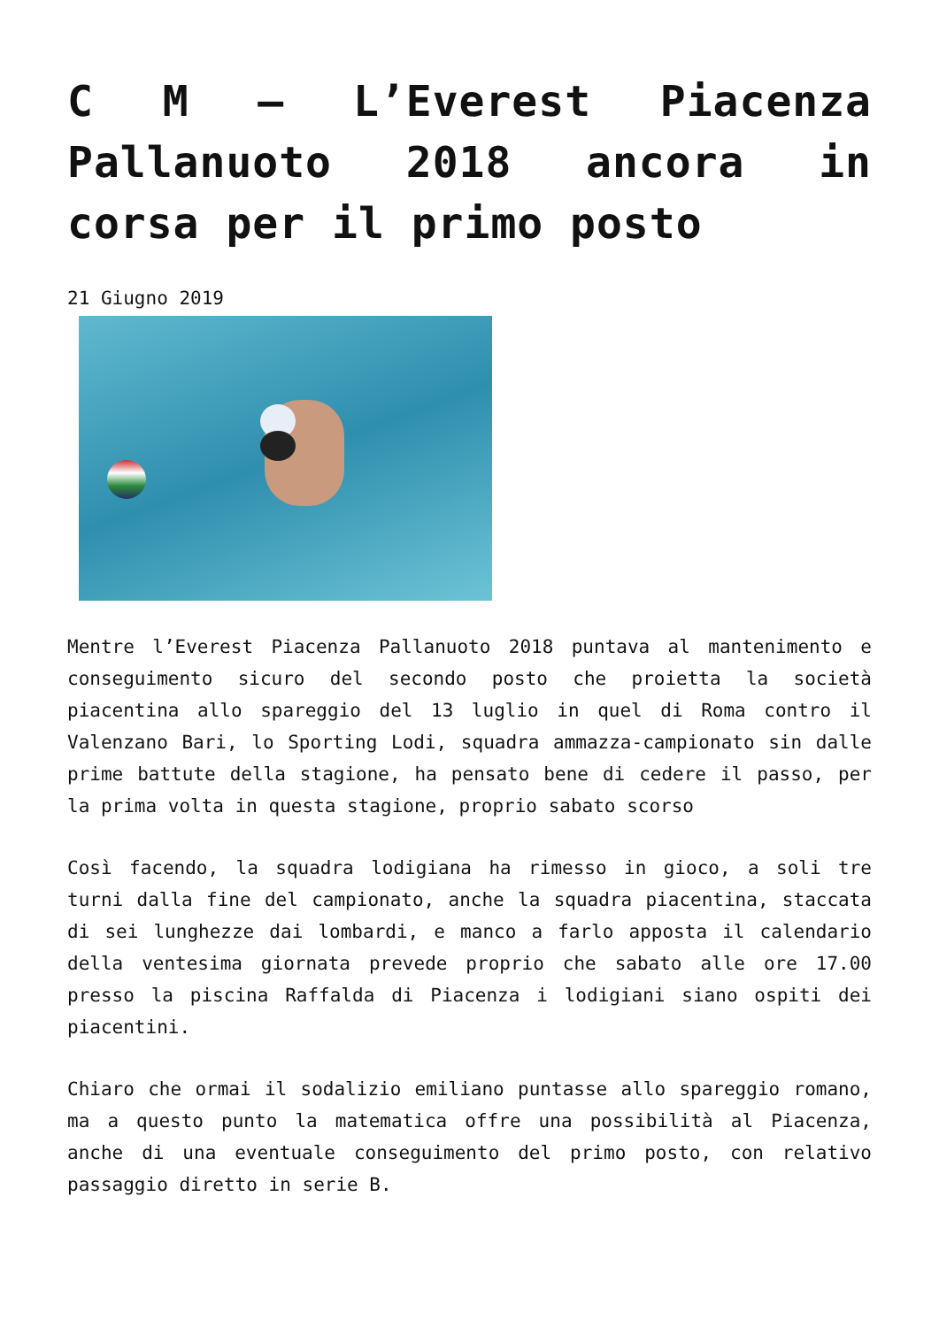C M – L’Everest Piacenza Pallanuoto 2018 ancora in corsa per il primo posto
21 Giugno 2019
Mentre l’Everest Piacenza Pallanuoto 2018 puntava al mantenimento e conseguimento sicuro del secondo posto che proietta la società piacentina allo spareggio del 13 luglio in quel di Roma contro il Valenzano Bari, lo Sporting Lodi, squadra ammazza-campionato sin dalle prime battute della stagione, ha pensato bene di cedere il passo, per la prima volta in questa stagione, proprio sabato scorso
Così facendo, la squadra lodigiana ha rimesso in gioco, a soli tre turni dalla fine del campionato, anche la squadra piacentina, staccata di sei lunghezze dai lombardi, e manco a farlo apposta il calendario della ventesima giornata prevede proprio che sabato alle ore 17.00 presso la piscina Raffalda di Piacenza i lodigiani siano ospiti dei piacentini.
Chiaro che ormai il sodalizio emiliano puntasse allo spareggio romano, ma a questo punto la matematica offre una possibilità al Piacenza, anche di una eventuale conseguimento del primo posto, con relativo passaggio diretto in serie B.